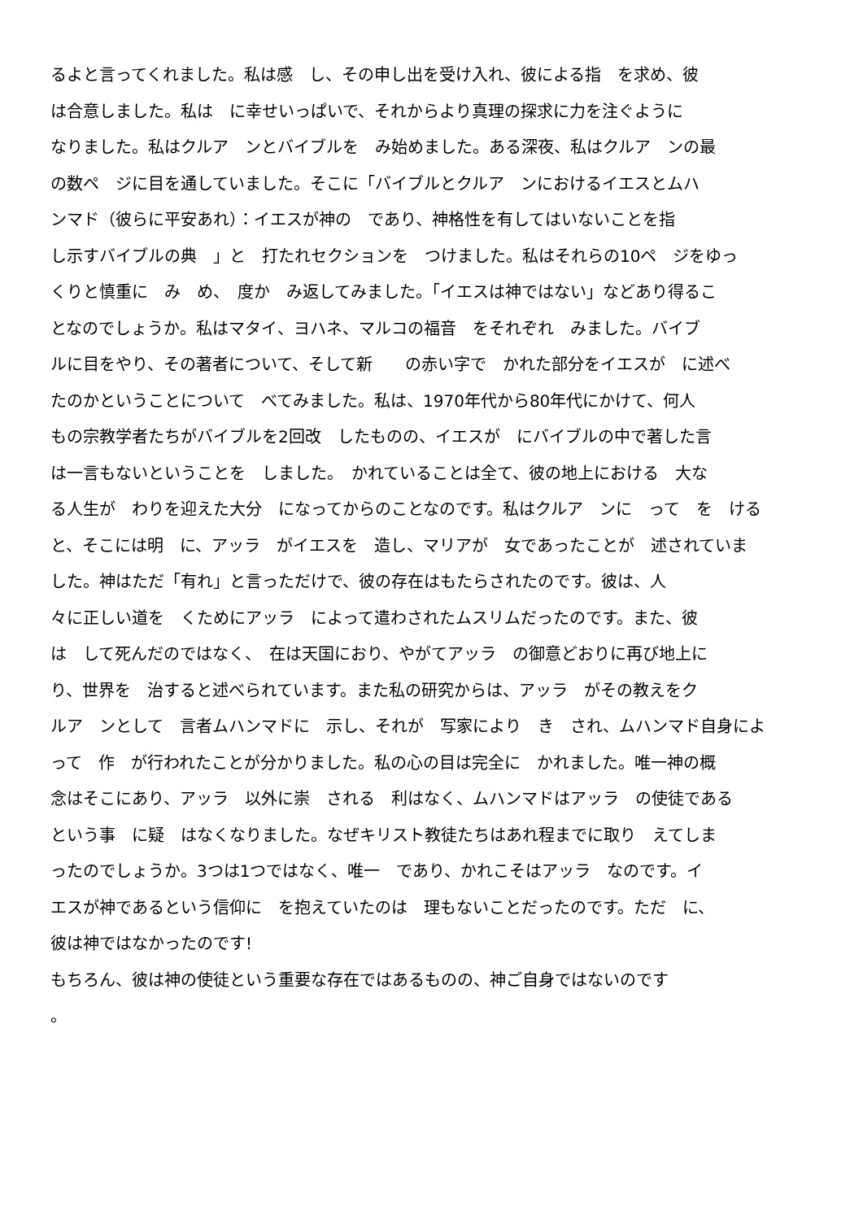るよと言ってくれました。私は感　し、その申し出を受け入れ、彼による指　を求め、彼
は合意しました。私は　に幸せいっぱいで、それからより真理の探求に力を注ぐように
なりました。私はクルア　ンとバイブルを　み始めました。ある深夜、私はクルア　ンの最
の数ペ　ジに目を通していました。そこに「バイブルとクルア　ンにおけるイエスとムハ
ンマド（彼らに平安あれ）：イエスが神の　であり、神格性を有してはいないことを指
し示すバイブルの典　」と　打たれセクションを　つけました。私はそれらの10ペ　ジをゆっ
くりと慎重に　み　め、　度か　み返してみました。「イエスは神ではない」などあり得るこ
となのでしょうか。私はマタイ、ヨハネ、マルコの福音　をそれぞれ　みました。バイブ
ルに目をやり、その著者について、そして新　　の赤い字で　かれた部分をイエスが　に述べ
たのかということについて　べてみました。私は、1970年代から80年代にかけて、何人
もの宗教学者たちがバイブルを2回改　したものの、イエスが　にバイブルの中で著した言
は一言もないということを　しました。　かれていることは全て、彼の地上における　大な
る人生が　わりを迎えた大分　になってからのことなのです。私はクルア　ンに　って　を　ける
と、そこには明　に、アッラ　がイエスを　造し、マリアが　女であったことが　述されていま
した。神はただ「有れ」と言っただけで、彼の存在はもたらされたのです。彼は、人
々に正しい道を　くためにアッラ　によって遣わされたムスリムだったのです。また、彼
は　して死んだのではなく、　在は天国におり、やがてアッラ　の御意どおりに再び地上に
り、世界を　治すると述べられています。また私の研究からは、アッラ　がその教えをク
ルア　ンとして　言者ムハンマドに　示し、それが　写家により　き　され、ムハンマド自身によ
って　作　が行われたことが分かりました。私の心の目は完全に　かれました。唯一神の概
念はそこにあり、アッラ　以外に崇　される　利はなく、ムハンマドはアッラ　の使徒である
という事　に疑　はなくなりました。なぜキリスト教徒たちはあれ程までに取り　えてしま
ったのでしょうか。3つは1つではなく、唯一　であり、かれこそはアッラ　なのです。イ
エスが神であるという信仰に　を抱えていたのは　理もないことだったのです。ただ　に、
彼は神ではなかったのです!
もちろん、彼は神の使徒という重要な存在ではあるものの、神ご自身ではないのです
。